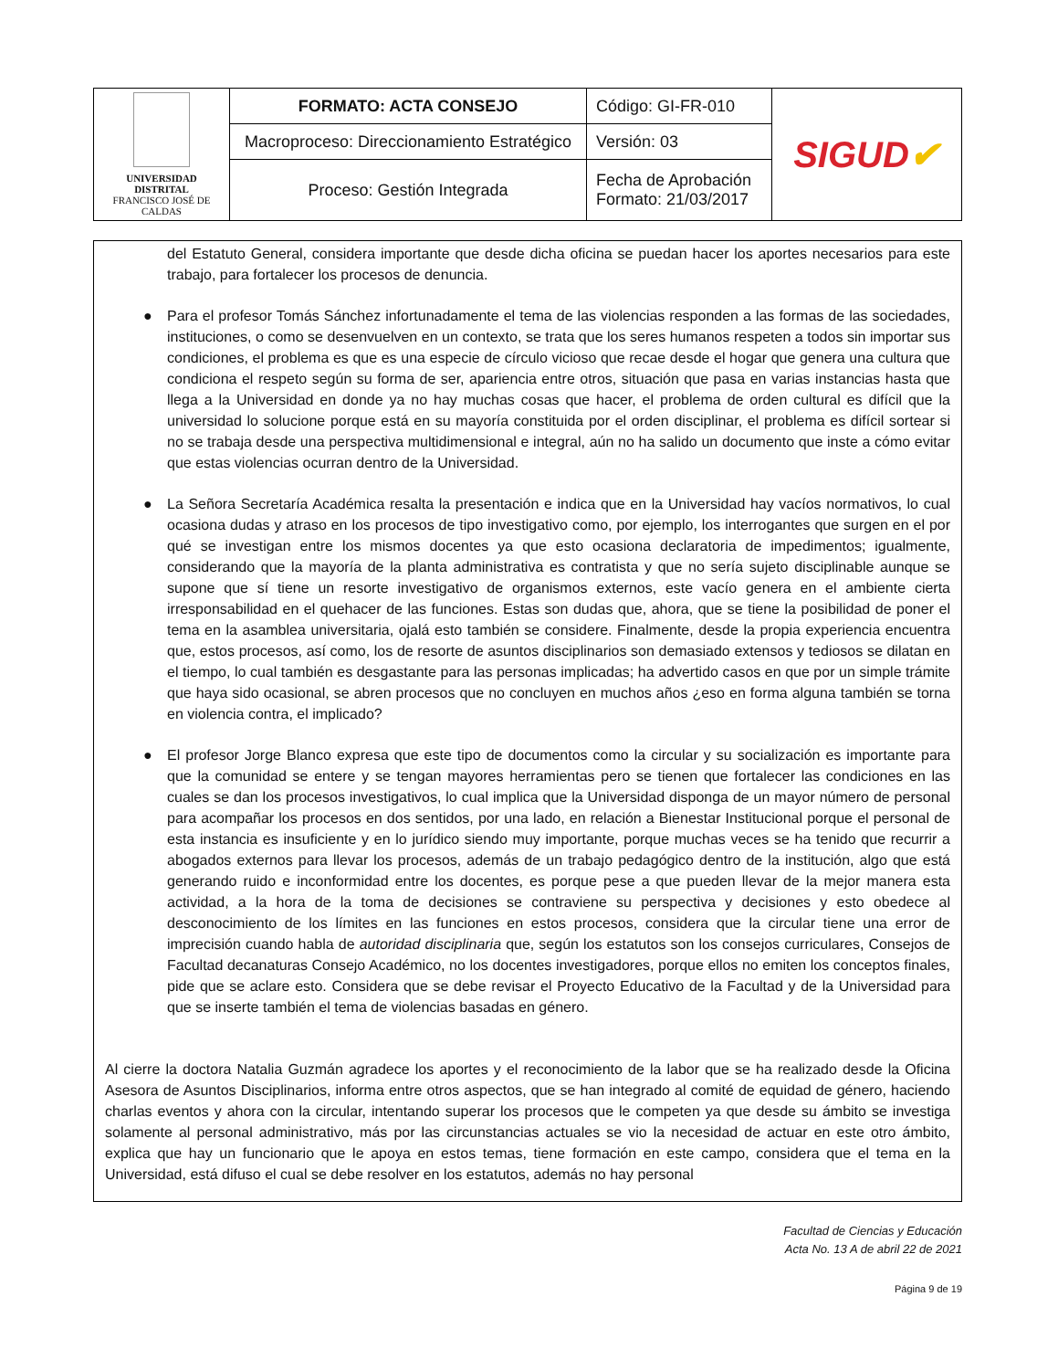| UNIVERSIDAD DISTRITAL FRANCISCO JOSÉ DE CALDAS | FORMATO: ACTA CONSEJO | Código: GI-FR-010 | SIGUD ✔ |
| | Macroproceso: Direccionamiento Estratégico | Versión: 03 | |
| | Proceso: Gestión Integrada | Fecha de Aprobación Formato: 21/03/2017 | |
del Estatuto General, considera importante que desde dicha oficina se puedan hacer los aportes necesarios para este trabajo, para fortalecer los procesos de denuncia.
● Para el profesor Tomás Sánchez infortunadamente el tema de las violencias responden a las formas de las sociedades, instituciones, o como se desenvuelven en un contexto, se trata que los seres humanos respeten a todos sin importar sus condiciones, el problema es que es una especie de círculo vicioso que recae desde el hogar que genera una cultura que condiciona el respeto según su forma de ser, apariencia entre otros, situación que pasa en varias instancias hasta que llega a la Universidad en donde ya no hay muchas cosas que hacer, el problema de orden cultural es difícil que la universidad lo solucione porque está en su mayoría constituida por el orden disciplinar, el problema es difícil sortear si no se trabaja desde una perspectiva multidimensional e integral, aún no ha salido un documento que inste a cómo evitar que estas violencias ocurran dentro de la Universidad.
● La Señora Secretaría Académica resalta la presentación e indica que en la Universidad hay vacíos normativos, lo cual ocasiona dudas y atraso en los procesos de tipo investigativo como, por ejemplo, los interrogantes que surgen en el por qué se investigan entre los mismos docentes ya que esto ocasiona declaratoria de impedimentos; igualmente, considerando que la mayoría de la planta administrativa es contratista y que no sería sujeto disciplinable aunque se supone que sí tiene un resorte investigativo de organismos externos, este vacío genera en el ambiente cierta irresponsabilidad en el quehacer de las funciones. Estas son dudas que, ahora, que se tiene la posibilidad de poner el tema en la asamblea universitaria, ojalá esto también se considere. Finalmente, desde la propia experiencia encuentra que, estos procesos, así como, los de resorte de asuntos disciplinarios son demasiado extensos y tediosos se dilatan en el tiempo, lo cual también es desgastante para las personas implicadas; ha advertido casos en que por un simple trámite que haya sido ocasional, se abren procesos que no concluyen en muchos años ¿eso en forma alguna también se torna en violencia contra, el implicado?
● El profesor Jorge Blanco expresa que este tipo de documentos como la circular y su socialización es importante para que la comunidad se entere y se tengan mayores herramientas pero se tienen que fortalecer las condiciones en las cuales se dan los procesos investigativos, lo cual implica que la Universidad disponga de un mayor número de personal para acompañar los procesos en dos sentidos, por una lado, en relación a Bienestar Institucional porque el personal de esta instancia es insuficiente y en lo jurídico siendo muy importante, porque muchas veces se ha tenido que recurrir a abogados externos para llevar los procesos, además de un trabajo pedagógico dentro de la institución, algo que está generando ruido e inconformidad entre los docentes, es porque pese a que pueden llevar de la mejor manera esta actividad, a la hora de la toma de decisiones se contraviene su perspectiva y decisiones y esto obedece al desconocimiento de los límites en las funciones en estos procesos, considera que la circular tiene una error de imprecisión cuando habla de autoridad disciplinaria que, según los estatutos son los consejos curriculares, Consejos de Facultad decanaturas Consejo Académico, no los docentes investigadores, porque ellos no emiten los conceptos finales, pide que se aclare esto. Considera que se debe revisar el Proyecto Educativo de la Facultad y de la Universidad para que se inserte también el tema de violencias basadas en género.
Al cierre la doctora Natalia Guzmán agradece los aportes y el reconocimiento de la labor que se ha realizado desde la Oficina Asesora de Asuntos Disciplinarios, informa entre otros aspectos, que se han integrado al comité de equidad de género, haciendo charlas eventos y ahora con la circular, intentando superar los procesos que le competen ya que desde su ámbito se investiga solamente al personal administrativo, más por las circunstancias actuales se vio la necesidad de actuar en este otro ámbito, explica que hay un funcionario que le apoya en estos temas, tiene formación en este campo, considera que el tema en la Universidad, está difuso el cual se debe resolver en los estatutos, además no hay personal
Facultad de Ciencias y Educación
Acta No. 13 A de abril 22 de 2021
Página 9 de 19